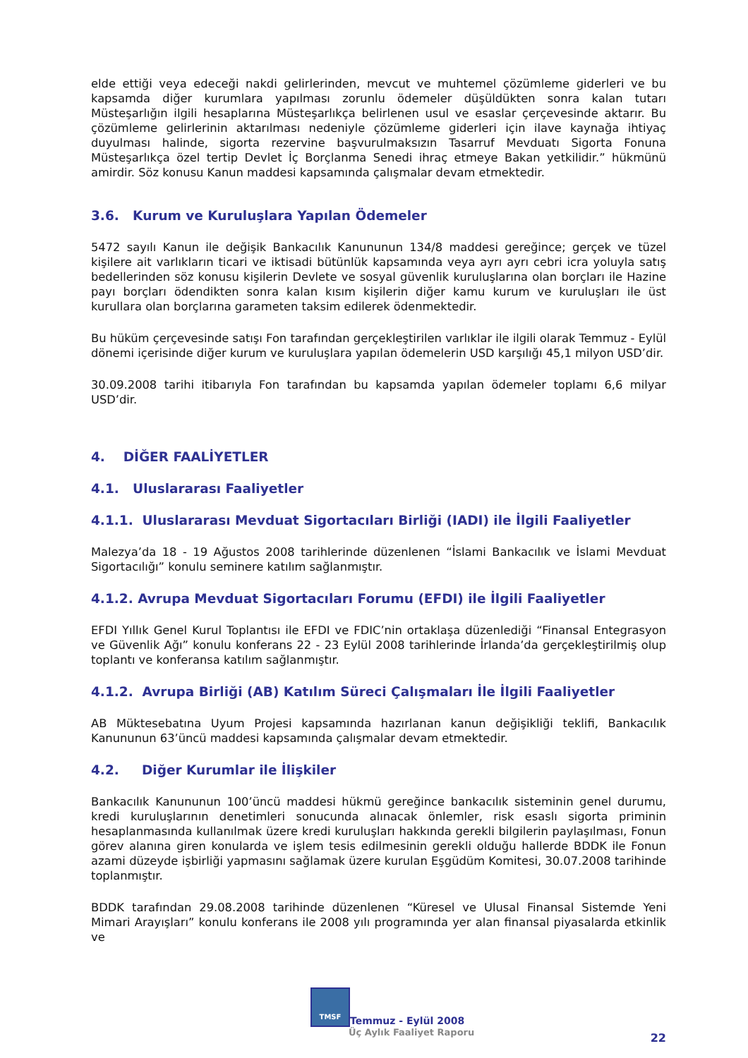elde ettiği veya edeceği nakdi gelirlerinden, mevcut ve muhtemel çözümleme giderleri ve bu kapsamda diğer kurumlara yapılması zorunlu ödemeler düşüldükten sonra kalan tutarı Müsteşarlığın ilgili hesaplarına Müsteşarlıkça belirlenen usul ve esaslar çerçevesinde aktarır. Bu çözümleme gelirlerinin aktarılması nedeniyle çözümleme giderleri için ilave kaynağa ihtiyaç duyulması halinde, sigorta rezervine başvurulmaksızın Tasarruf Mevduatı Sigorta Fonuna Müsteşarlıkça özel tertip Devlet İç Borçlanma Senedi ihraç etmeye Bakan yetkilidir.” hükmünü amirdir. Söz konusu Kanun maddesi kapsamında çalışmalar devam etmektedir.
3.6. Kurum ve Kuruluşlara Yapılan Ödemeler
5472 sayılı Kanun ile değişik Bankacılık Kanununun 134/8 maddesi gereğince; gerçek ve tüzel kişilere ait varlıkların ticari ve iktisadi bütünlük kapsamında veya ayrı ayrı cebri icra yoluyla satış bedellerinden söz konusu kişilerin Devlete ve sosyal güvenlik kuruluşlarına olan borçları ile Hazine payı borçları ödendikten sonra kalan kısım kişilerin diğer kamu kurum ve kuruluşları ile üst kurullara olan borçlarına garameten taksim edilerek ödenmektedir.
Bu hüküm çerçevesinde satışı Fon tarafından gerçekleştirilen varlıklar ile ilgili olarak Temmuz - Eylül dönemi içerisinde diğer kurum ve kuruluşlara yapılan ödemelerin USD karşılığı 45,1 milyon USD’dir.
30.09.2008 tarihi itibarıyla Fon tarafından bu kapsamda yapılan ödemeler toplamı 6,6 milyar USD’dir.
4. DİĞER FAALİYETLER
4.1. Uluslararası Faaliyetler
4.1.1. Uluslararası Mevduat Sigortacıları Birliği (IADI) ile İlgili Faaliyetler
Malezya’da 18 - 19 Ağustos 2008 tarihlerinde düzenlenen “İslami Bankacılık ve İslami Mevduat Sigortacılığı” konulu seminere katılım sağlanmıştır.
4.1.2. Avrupa Mevduat Sigortacıları Forumu (EFDI) ile İlgili Faaliyetler
EFDI Yıllık Genel Kurul Toplantısı ile EFDI ve FDIC’nin ortaklaşa düzenlediği “Finansal Entegrasyon ve Güvenlik Ağı” konulu konferans 22 - 23 Eylül 2008 tarihlerinde İrlanda’da gerçekleştirilmiş olup toplantı ve konferansa katılım sağlanmıştır.
4.1.2. Avrupa Birliği (AB) Katılım Süreci Çalışmaları İle İlgili Faaliyetler
AB Müktesebatına Uyum Projesi kapsamında hazırlanan kanun değişikliği teklifi, Bankacılık Kanununun 63’üncü maddesi kapsamında çalışmalar devam etmektedir.
4.2. Diğer Kurumlar ile İlişkiler
Bankacılık Kanununun 100’üncü maddesi hükmü gereğince bankacılık sisteminin genel durumu, kredi kuruluşlarının denetimleri sonucunda alınacak önlemler, risk esaslı sigorta priminin hesaplanmasında kullanılmak üzere kredi kuruluşları hakkında gerekli bilgilerin paylaşılması, Fonun görev alanına giren konularda ve işlem tesis edilmesinin gerekli olduğu hallerde BDDK ile Fonun azami düzeyde işbirliği yapmasını sağlamak üzere kurulan Eşgüdüm Komitesi, 30.07.2008 tarihinde toplanmıştır.
BDDK tarafından 29.08.2008 tarihinde düzenlenen “Küresel ve Ulusal Finansal Sistemde Yeni Mimari Arayışları” konulu konferans ile 2008 yılı programında yer alan finansal piyasalarda etkinlik ve
TMSF Temmuz - Eylül 2008
Üç Aylık Faaliyet Raporu
22